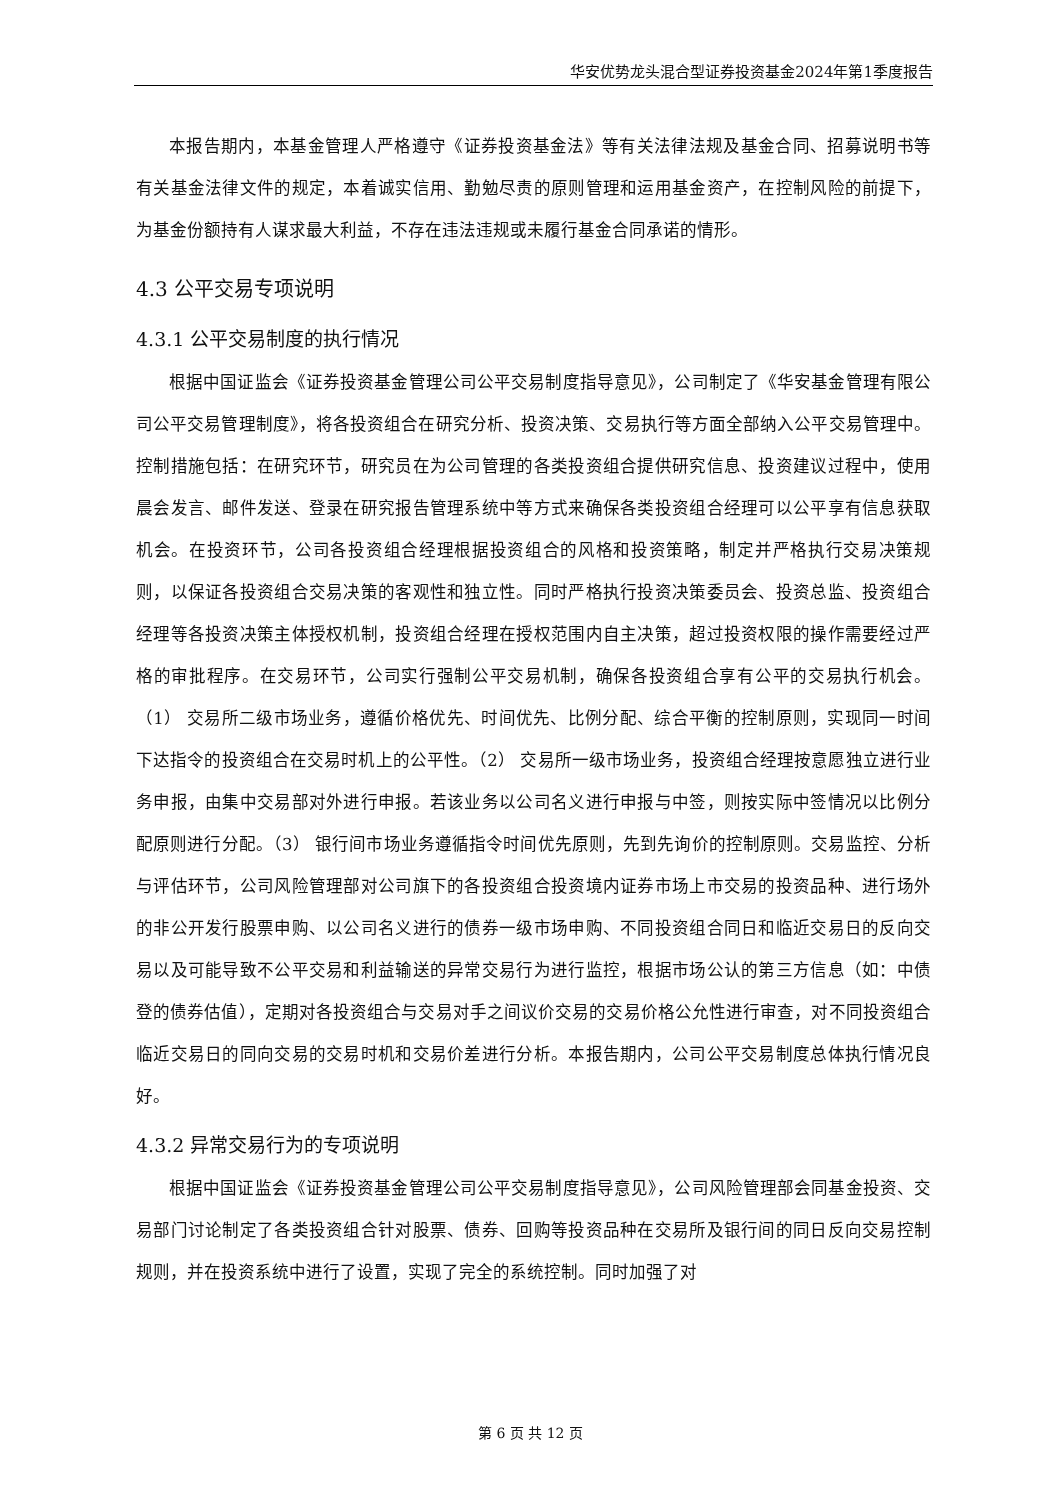华安优势龙头混合型证券投资基金2024年第1季度报告
本报告期内，本基金管理人严格遵守《证券投资基金法》等有关法律法规及基金合同、招募说明书等有关基金法律文件的规定，本着诚实信用、勤勉尽责的原则管理和运用基金资产，在控制风险的前提下，为基金份额持有人谋求最大利益，不存在违法违规或未履行基金合同承诺的情形。
4.3 公平交易专项说明
4.3.1 公平交易制度的执行情况
根据中国证监会《证券投资基金管理公司公平交易制度指导意见》，公司制定了《华安基金管理有限公司公平交易管理制度》，将各投资组合在研究分析、投资决策、交易执行等方面全部纳入公平交易管理中。控制措施包括：在研究环节，研究员在为公司管理的各类投资组合提供研究信息、投资建议过程中，使用晨会发言、邮件发送、登录在研究报告管理系统中等方式来确保各类投资组合经理可以公平享有信息获取机会。在投资环节，公司各投资组合经理根据投资组合的风格和投资策略，制定并严格执行交易决策规则，以保证各投资组合交易决策的客观性和独立性。同时严格执行投资决策委员会、投资总监、投资组合经理等各投资决策主体授权机制，投资组合经理在授权范围内自主决策，超过投资权限的操作需要经过严格的审批程序。在交易环节，公司实行强制公平交易机制，确保各投资组合享有公平的交易执行机会。（1） 交易所二级市场业务，遵循价格优先、时间优先、比例分配、综合平衡的控制原则，实现同一时间下达指令的投资组合在交易时机上的公平性。（2） 交易所一级市场业务，投资组合经理按意愿独立进行业务申报，由集中交易部对外进行申报。若该业务以公司名义进行申报与中签，则按实际中签情况以比例分配原则进行分配。（3） 银行间市场业务遵循指令时间优先原则，先到先询价的控制原则。交易监控、分析与评估环节，公司风险管理部对公司旗下的各投资组合投资境内证券市场上市交易的投资品种、进行场外的非公开发行股票申购、以公司名义进行的债券一级市场申购、不同投资组合同日和临近交易日的反向交易以及可能导致不公平交易和利益输送的异常交易行为进行监控，根据市场公认的第三方信息（如：中债登的债券估值），定期对各投资组合与交易对手之间议价交易的交易价格公允性进行审查，对不同投资组合临近交易日的同向交易的交易时机和交易价差进行分析。本报告期内，公司公平交易制度总体执行情况良好。
4.3.2 异常交易行为的专项说明
根据中国证监会《证券投资基金管理公司公平交易制度指导意见》，公司风险管理部会同基金投资、交易部门讨论制定了各类投资组合针对股票、债券、回购等投资品种在交易所及银行间的同日反向交易控制规则，并在投资系统中进行了设置，实现了完全的系统控制。同时加强了对
第 6 页 共 12 页